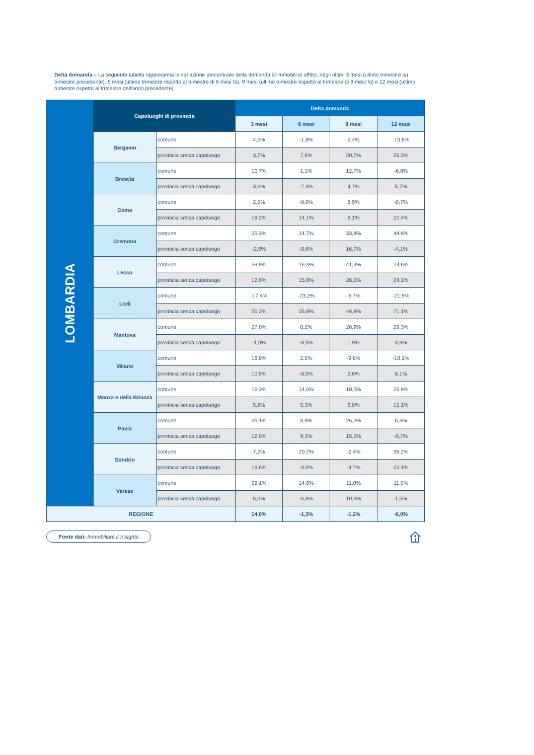Delta domanda – La seguente tabella rappresenta la variazione percentuale della domanda di immobili in affitto, negli ultimi 3 mesi (ultimo trimestre su trimestre precedente), 6 mesi (ultimo trimestre rispetto al trimestre di 6 mesi fa), 9 mesi (ultimo trimestre rispetto al trimestre di 9 mesi fa) e 12 mesi (ultimo trimestre rispetto al trimestre dell'anno precedente).
| LOMBARDIA | Capoluoghi di provincia | | Delta domanda | | | |
| | | | 3 mesi | 6 mesi | 9 mesi | 12 mesi |
| | Bergamo | comune | 4,5% | -1,8% | 2,4% | -13,6% |
| | | provincia senza capoluogo | 3,7% | 7,6% | 20,7% | 26,3% |
| | Brescia | comune | 10,7% | 1,1% | 12,7% | -6,8% |
| | | provincia senza capoluogo | 3,6% | -7,4% | 4,7% | 5,7% |
| | Como | comune | 2,5% | -8,0% | 8,9% | -0,7% |
| | | provincia senza capoluogo | 18,2% | 14,1% | 8,1% | 22,4% |
| | Cremona | comune | 35,3% | 14,7% | 33,8% | 44,8% |
| | | provincia senza capoluogo | -2,9% | -0,6% | 16,7% | -4,1% |
| | Lecco | comune | 39,9% | 16,3% | 41,3% | 24,6% |
| | | provincia senza capoluogo | 12,0% | 15,9% | 26,5% | 24,1% |
| | Lodi | comune | -17,4% | -23,2% | -6,7% | -21,9% |
| | | provincia senza capoluogo | 55,3% | 35,8% | 46,8% | 71,1% |
| | Mantova | comune | 27,0% | 0,2% | 26,9% | 29,3% |
| | | provincia senza capoluogo | -1,0% | -8,5% | 1,9% | 3,9% |
| | Milano | comune | 16,8% | 2,5% | -9,8% | -18,1% |
| | | provincia senza capoluogo | 10,5% | -8,5% | 3,6% | 8,1% |
| | Monza e della Brianza | comune | 16,3% | 14,5% | 10,0% | 26,9% |
| | | provincia senza capoluogo | 5,9% | 5,3% | 6,8% | 15,1% |
| | Pavia | comune | 35,1% | 8,8% | 26,0% | 6,3% |
| | | provincia senza capoluogo | 12,0% | 9,3% | 15,5% | -0,7% |
| | Sondrio | comune | 7,2% | 20,7% | -2,4% | 39,2% |
| | | provincia senza capoluogo | 19,6% | -4,0% | -4,7% | 23,1% |
| | Varese | comune | 29,1% | 14,6% | 11,0% | 11,5% |
| | | provincia senza capoluogo | 6,0% | -6,8% | 10,6% | 1,5% |
| REGIONE | | | 14,0% | -1,3% | -1,2% | -6,0% |
Fonte dati: Immobiliare.it Insights